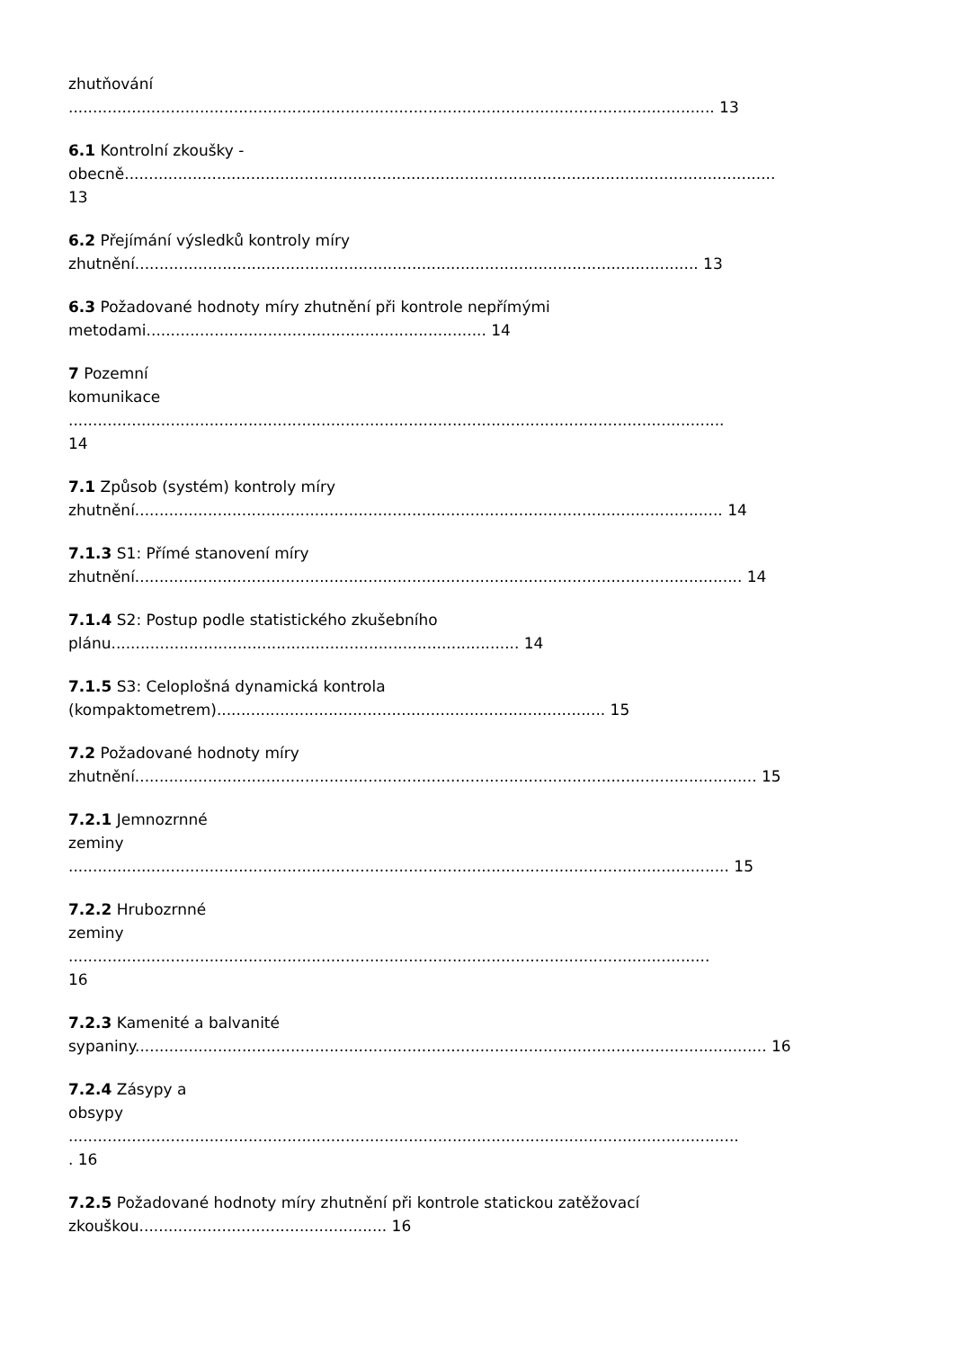zhutňování
..................................................................................................................................... 13
6.1 Kontrolní zkoušky -
obecně......................................................................................................................................
13
6.2 Přejímání výsledků kontroly míry
zhutnění.................................................................................................................... 13
6.3 Požadované hodnoty míry zhutnění při kontrole nepřímými
metodami...................................................................... 14
7 Pozemní
komunikace
.......................................................................................................................................
14
7.1 Způsob (systém) kontroly míry
zhutnění......................................................................................................................... 14
7.1.3 S1: Přímé stanovení míry
zhutnění............................................................................................................................. 14
7.1.4 S2: Postup podle statistického zkušebního
plánu.................................................................................... 14
7.1.5 S3: Celoplošná dynamická kontrola
(kompaktometrem)................................................................................ 15
7.2 Požadované hodnoty míry
zhutnění................................................................................................................................ 15
7.2.1 Jemnozrnné
zeminy
........................................................................................................................................ 15
7.2.2 Hrubozrnné
zeminy
....................................................................................................................................
16
7.2.3 Kamenité a balvanité
sypaniny.................................................................................................................................. 16
7.2.4 Zásypy a
obsypy
..........................................................................................................................................
. 16
7.2.5 Požadované hodnoty míry zhutnění při kontrole statickou zatěžovací
zkouškou................................................... 16